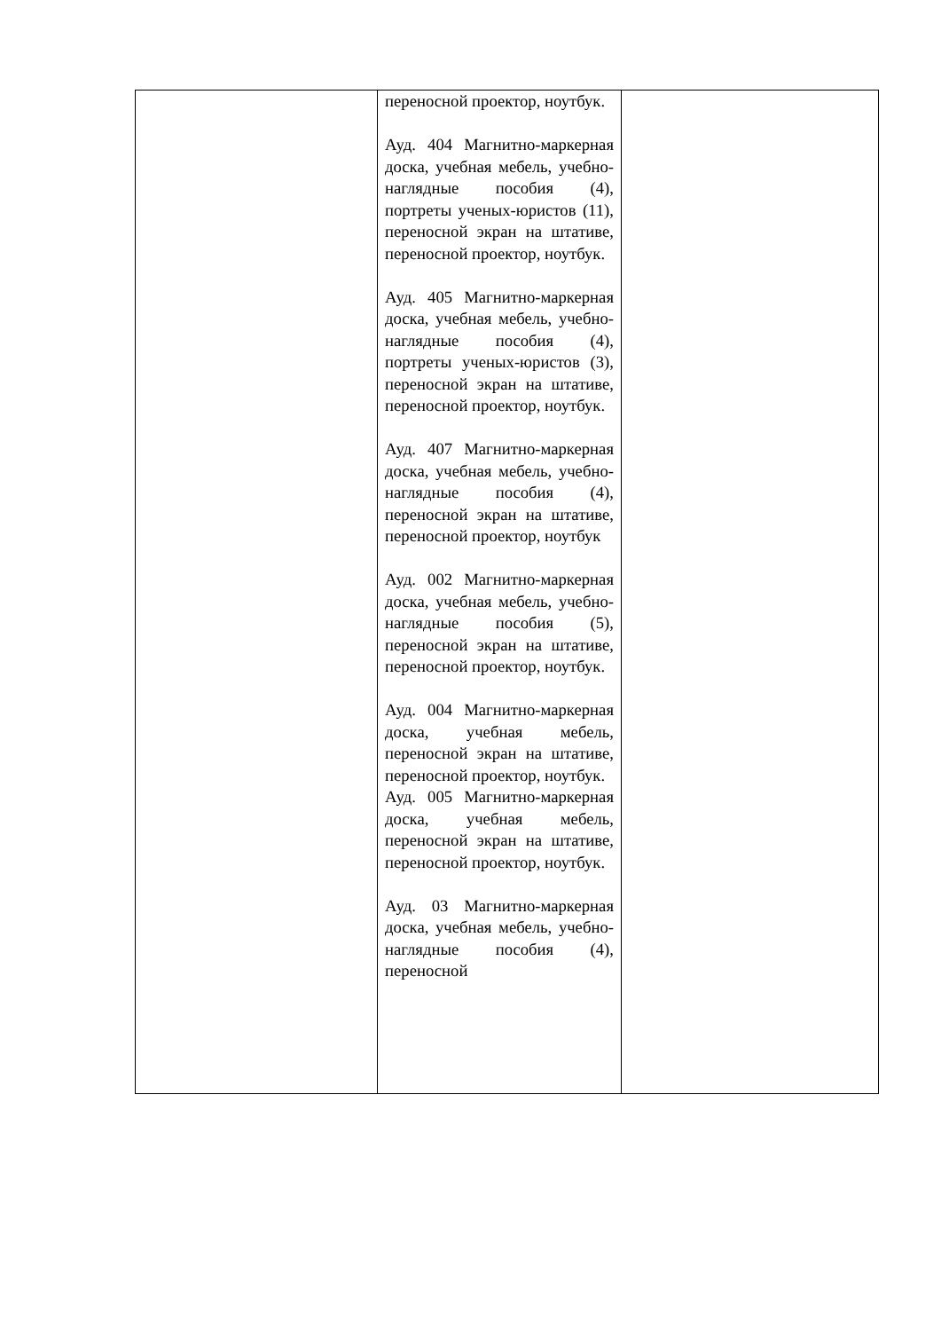| | переносной проектор, ноутбук. Ауд. 404 Магнитно-маркерная доска, учебная мебель, учебно-наглядные пособия (4), портреты ученых-юристов (11), переносной экран на штативе, переносной проектор, ноутбук. Ауд. 405 Магнитно-маркерная доска, учебная мебель, учебно-наглядные пособия (4), портреты ученых-юристов (3), переносной экран на штативе, переносной проектор, ноутбук. Ауд. 407 Магнитно-маркерная доска, учебная мебель, учебно-наглядные пособия (4), переносной экран на штативе, переносной проектор, ноутбук Ауд. 002 Магнитно-маркерная доска, учебная мебель, учебно-наглядные пособия (5), переносной экран на штативе, переносной проектор, ноутбук. Ауд. 004 Магнитно-маркерная доска, учебная мебель, переносной экран на штативе, переносной проектор, ноутбук. Ауд. 005 Магнитно-маркерная доска, учебная мебель, переносной экран на штативе, переносной проектор, ноутбук. Ауд. 03 Магнитно-маркерная доска, учебная мебель, учебно-наглядные пособия (4), переносной | |